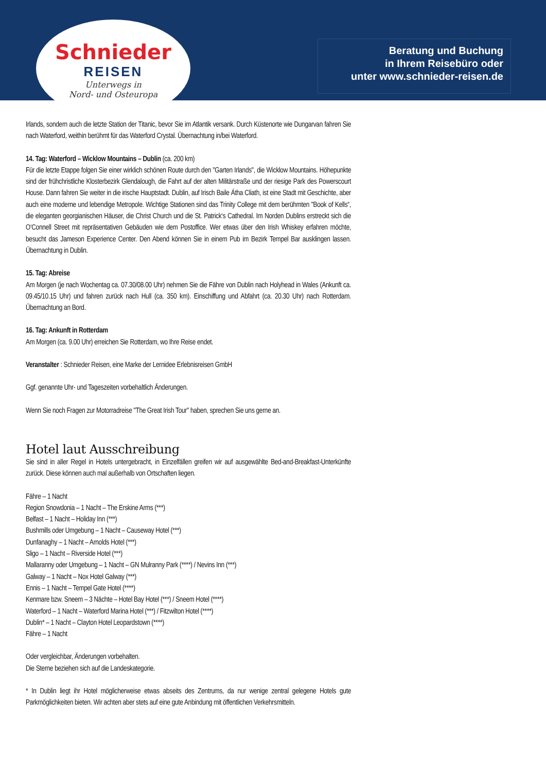Schnieder
REISEN
Unterwegs in
Nord- und Osteuropa
Beratung und Buchung
in Ihrem Reisebüro oder
unter www.schnieder-reisen.de
Irlands, sondern auch die letzte Station der Titanic, bevor Sie im Atlantik versank. Durch Küstenorte wie Dungarvan fahren Sie nach Waterford, weithin berühmt für das Waterford Crystal. Übernachtung in/bei Waterford.
14. Tag: Waterford – Wicklow Mountains – Dublin (ca. 200 km)
Für die letzte Etappe folgen Sie einer wirklich schönen Route durch den "Garten Irlands", die Wicklow Mountains. Höhepunkte sind der frühchristliche Klosterbezirk Glendalough, die Fahrt auf der alten Militärstraße und der riesige Park des Powerscourt House. Dann fahren Sie weiter in die irische Hauptstadt. Dublin, auf Irisch Baile Átha Cliath, ist eine Stadt mit Geschichte, aber auch eine moderne und lebendige Metropole. Wichtige Stationen sind das Trinity College mit dem berühmten "Book of Kells“, die eleganten georgianischen Häuser, die Christ Church und die St. Patrick‘s Cathedral. Im Norden Dublins erstreckt sich die O‘Connell Street mit repräsentativen Gebäuden wie dem Postoffice. Wer etwas über den Irish Whiskey erfahren möchte, besucht das Jameson Experience Center. Den Abend können Sie in einem Pub im Bezirk Tempel Bar ausklingen lassen. Übernachtung in Dublin.
15. Tag: Abreise
Am Morgen (je nach Wochentag ca. 07.30/08.00 Uhr) nehmen Sie die Fähre von Dublin nach Holyhead in Wales (Ankunft ca. 09.45/10.15 Uhr) und fahren zurück nach Hull (ca. 350 km). Einschiffung und Abfahrt (ca. 20.30 Uhr) nach Rotterdam. Übernachtung an Bord.
16. Tag: Ankunft in Rotterdam
Am Morgen (ca. 9.00 Uhr) erreichen Sie Rotterdam, wo Ihre Reise endet.
Veranstalter : Schnieder Reisen, eine Marke der Lernidee Erlebnisreisen GmbH
Ggf. genannte Uhr- und Tageszeiten vorbehaltlich Änderungen.
Wenn Sie noch Fragen zur Motorradreise "The Great Irish Tour" haben, sprechen Sie uns gerne an.
Hotel laut Ausschreibung
Sie sind in aller Regel in Hotels untergebracht, in Einzelfällen greifen wir auf ausgewählte Bed-and-Breakfast-Unterkünfte zurück. Diese können auch mal außerhalb von Ortschaften liegen.
Fähre – 1 Nacht
Region Snowdonia – 1 Nacht – The Erskine Arms (***)
Belfast – 1 Nacht – Holiday Inn (***)
Bushmills oder Umgebung – 1 Nacht – Causeway Hotel (***)
Dunfanaghy – 1 Nacht – Arnolds Hotel (***)
Sligo – 1 Nacht – Riverside Hotel (***)
Mallaranny oder Umgebung – 1 Nacht – GN Mulranny Park (****) / Nevins Inn (***)
Galway – 1 Nacht – Nox Hotel Galway (***)
Ennis – 1 Nacht – Tempel Gate Hotel (****)
Kenmare bzw. Sneem – 3 Nächte – Hotel Bay Hotel (***) / Sneem Hotel (****)
Waterford – 1 Nacht – Waterford Marina Hotel (***) / Fitzwilton Hotel (****)
Dublin* – 1 Nacht – Clayton Hotel Leopardstown (****)
Fähre – 1 Nacht
Oder vergleichbar, Änderungen vorbehalten.
Die Sterne beziehen sich auf die Landeskategorie.
* In Dublin liegt ihr Hotel möglicherweise etwas abseits des Zentrums, da nur wenige zentral gelegene Hotels gute Parkmöglichkeiten bieten. Wir achten aber stets auf eine gute Anbindung mit öffentlichen Verkehrsmitteln.